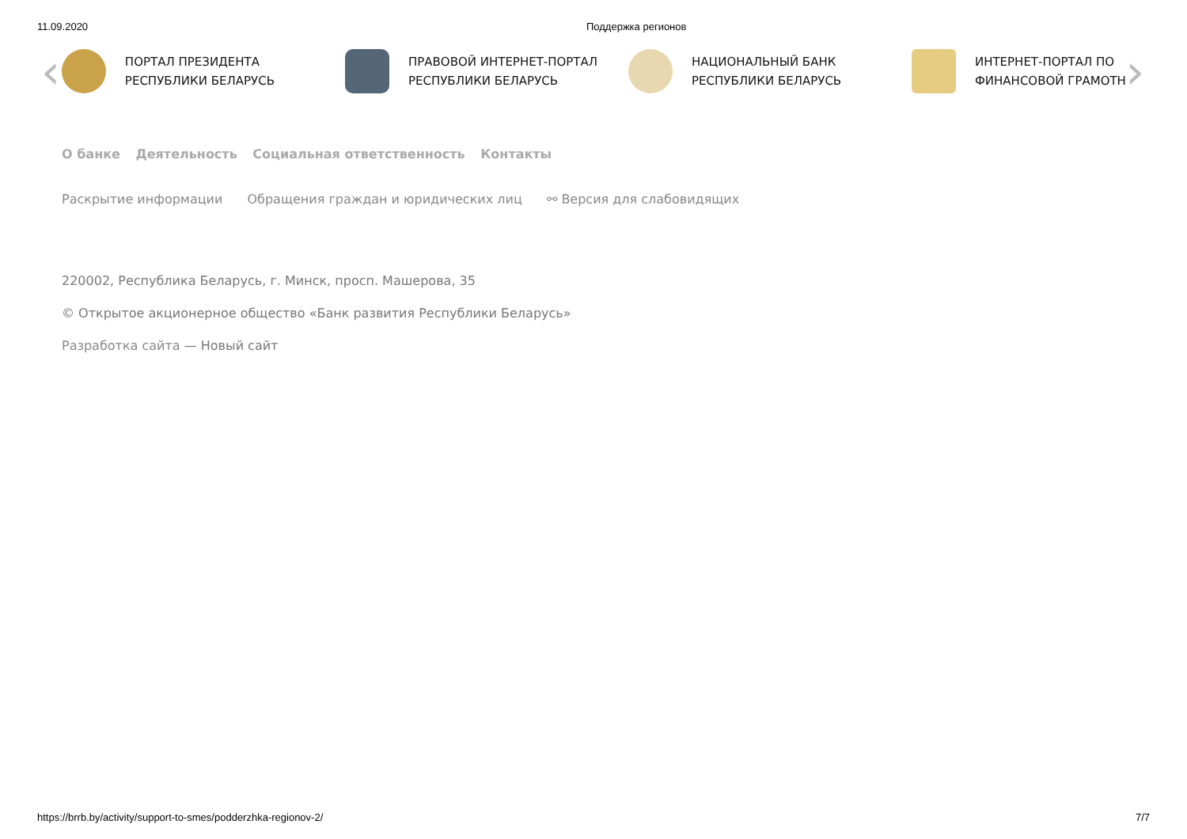11.09.2020 Поддержка регионов
‹
ПОРТАЛ ПРЕЗИДЕНТА
РЕСПУБЛИКИ БЕЛАРУСЬ
ПРАВОВОЙ ИНТЕРНЕТ-ПОРТАЛ
РЕСПУБЛИКИ БЕЛАРУСЬ
НАЦИОНАЛЬНЫЙ БАНК
РЕСПУБЛИКИ БЕЛАРУСЬ
ИНТЕРНЕТ-ПОРТАЛ ПО
ФИНАНСОВОЙ ГРАМОТН
›
О банке Деятельность Социальная ответственность Контакты
Раскрытие информации Обращения граждан и юридических лиц ⚯ Версия для слабовидящих
220002, Республика Беларусь, г. Минск, просп. Машерова, 35
© Открытое акционерное общество «Банк развития Республики Беларусь»
Разработка сайта — Новый сайт
https://brrb.by/activity/support-to-smes/podderzhka-regionov-2/ 7/7